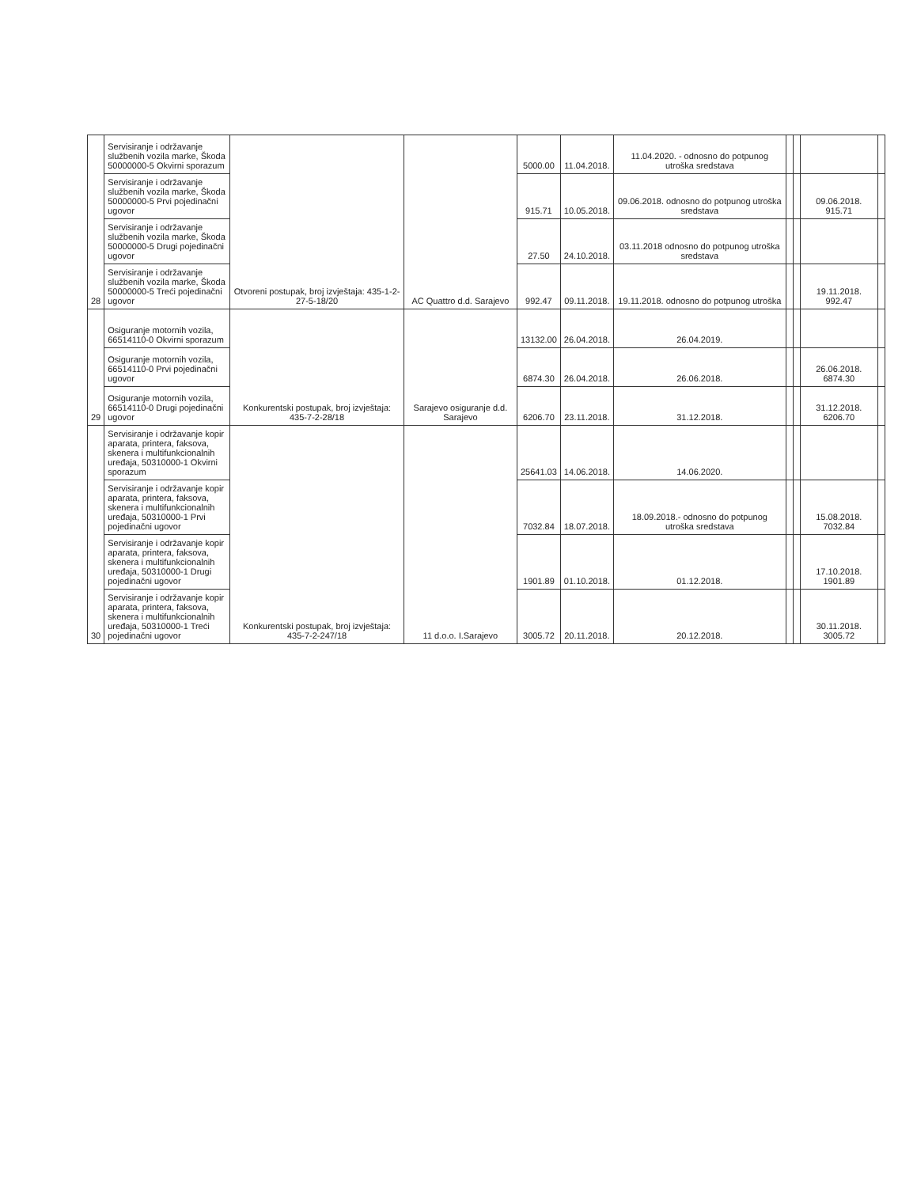| 28 | Servisiranje i održavanje službenih vozila marke, Škoda 50000000-5 Okvirni sporazum | Otvoreni postupak, broj izvještaja: 435-1-2-27-5-18/20 | AC Quattro d.d. Sarajevo | 5000.00 | 11.04.2018. | 11.04.2020. - odnosno do potpunog utroška sredstava | | | | |
| | Servisiranje i održavanje službenih vozila marke, Škoda 50000000-5 Prvi pojedinačni ugovor | | | 915.71 | 10.05.2018. | 09.06.2018. odnosno do potpunog utroška sredstava | | | 09.06.2018. 915.71 | |
| | Servisiranje i održavanje službenih vozila marke, Škoda 50000000-5 Drugi pojedinačni ugovor | | | 27.50 | 24.10.2018. | 03.11.2018 odnosno do potpunog utroška sredstava | | | | |
| | Servisiranje i održavanje službenih vozila marke, Škoda 50000000-5 Treći pojedinačni ugovor | | | 992.47 | 09.11.2018. | 19.11.2018. odnosno do potpunog utroška | | | 19.11.2018. 992.47 | |
| 29 | Osiguranje motornih vozila, 66514110-0 Okvirni sporazum | Konkurentski postupak, broj izvještaja: 435-7-2-28/18 | Sarajevo osiguranje d.d. Sarajevo | 13132.00 | 26.04.2018. | 26.04.2019. | | | | |
| | Osiguranje motornih vozila, 66514110-0 Prvi pojedinačni ugovor | | | 6874.30 | 26.04.2018. | 26.06.2018. | | | 26.06.2018. 6874.30 | |
| | Osiguranje motornih vozila, 66514110-0 Drugi pojedinačni ugovor | | | 6206.70 | 23.11.2018. | 31.12.2018. | | | 31.12.2018. 6206.70 | |
| 30 | Servisiranje i održavanje kopir aparata, printera, faksova, skenera i multifunkcionalnih uređaja, 50310000-1 Okvirni sporazum | Konkurentski postupak, broj izvještaja: 435-7-2-247/18 | 11 d.o.o. I.Sarajevo | 25641.03 | 14.06.2018. | 14.06.2020. | | | | |
| | Servisiranje i održavanje kopir aparata, printera, faksova, skenera i multifunkcionalnih uređaja, 50310000-1 Prvi pojedinačni ugovor | | | 7032.84 | 18.07.2018. | 18.09.2018.- odnosno do potpunog utroška sredstava | | | 15.08.2018. 7032.84 | |
| | Servisiranje i održavanje kopir aparata, printera, faksova, skenera i multifunkcionalnih uređaja, 50310000-1 Drugi pojedinačni ugovor | | | 1901.89 | 01.10.2018. | 01.12.2018. | | | 17.10.2018. 1901.89 | |
| | Servisiranje i održavanje kopir aparata, printera, faksova, skenera i multifunkcionalnih uređaja, 50310000-1 Treći pojedinačni ugovor | | | 3005.72 | 20.11.2018. | 20.12.2018. | | | 30.11.2018. 3005.72 | |